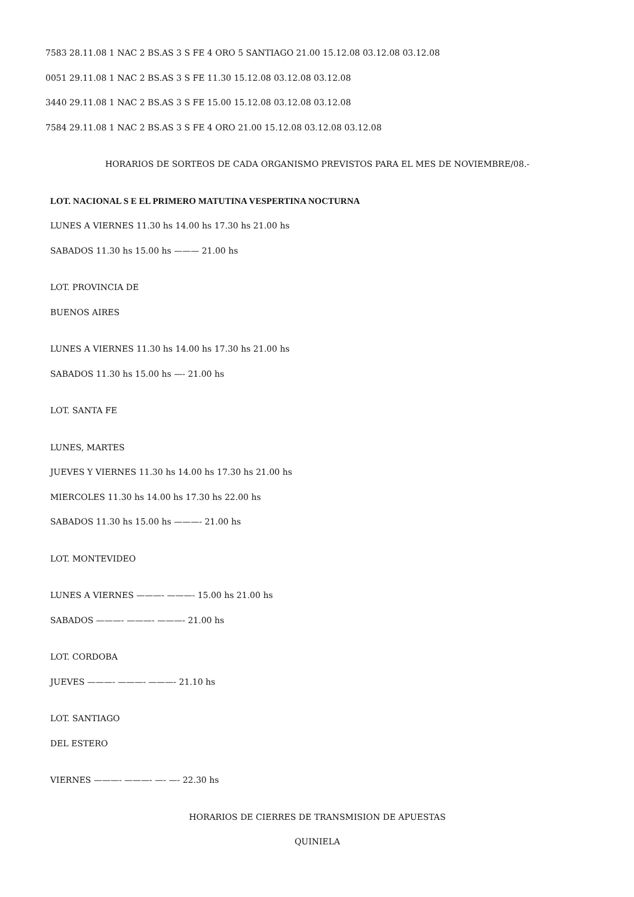7583 28.11.08 1 NAC 2 BS.AS 3 S FE 4 ORO 5 SANTIAGO 21.00 15.12.08 03.12.08 03.12.08
0051 29.11.08 1 NAC 2 BS.AS 3 S FE 11.30 15.12.08 03.12.08 03.12.08
3440 29.11.08 1 NAC 2 BS.AS 3 S FE 15.00 15.12.08 03.12.08 03.12.08
7584 29.11.08 1 NAC 2 BS.AS 3 S FE 4 ORO 21.00 15.12.08 03.12.08 03.12.08
HORARIOS DE SORTEOS DE CADA ORGANISMO PREVISTOS PARA EL MES DE NOVIEMBRE/08.-
LOT. NACIONAL S E EL PRIMERO MATUTINA VESPERTINA NOCTURNA
LUNES A VIERNES 11.30 hs 14.00 hs 17.30 hs 21.00 hs
SABADOS 11.30 hs 15.00 hs ——— 21.00 hs
LOT. PROVINCIA DE
BUENOS AIRES
LUNES A VIERNES 11.30 hs 14.00 hs 17.30 hs 21.00 hs
SABADOS 11.30 hs 15.00 hs —- 21.00 hs
LOT. SANTA FE
LUNES, MARTES
JUEVES Y VIERNES 11.30 hs 14.00 hs 17.30 hs 21.00 hs
MIERCOLES 11.30 hs 14.00 hs 17.30 hs 22.00 hs
SABADOS 11.30 hs 15.00 hs ———- 21.00 hs
LOT. MONTEVIDEO
LUNES A VIERNES ———- ———- 15.00 hs 21.00 hs
SABADOS ———- ———- ———- 21.00 hs
LOT. CORDOBA
JUEVES ———- ———- ———- 21.10 hs
LOT. SANTIAGO
DEL ESTERO
VIERNES ———- ———- —- —- 22.30 hs
HORARIOS DE CIERRES DE TRANSMISION DE APUESTAS
QUINIELA